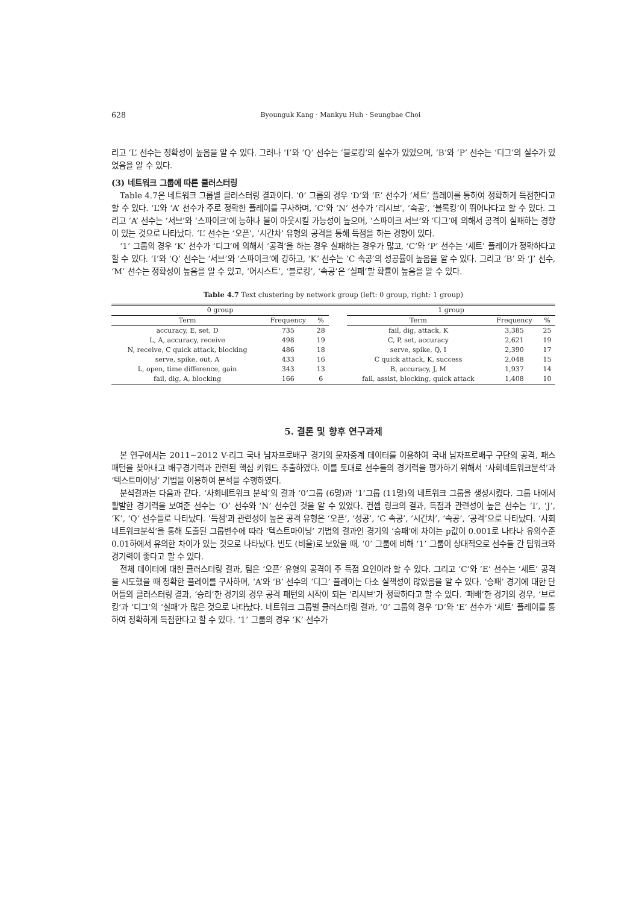628 Byounguk Kang · Mankyu Huh · Seungbae Choi
리고 ‘L’ 선수는 정확성이 높음을 알 수 있다. 그러나 ‘I’와 ‘Q’ 선수는 ‘블로킹’의 실수가 있었으며, ‘B’와 ‘P’ 선수는 ‘디그’의 실수가 있었음을 알 수 있다.
(3) 네트워크 그룹에 따른 클러스터링
Table 4.7은 네트워크 그룹별 클러스터링 결과이다. ‘0’ 그룹의 경우 ‘D’와 ‘E’ 선수가 ‘세트’ 플레이를 통하여 정확하게 득점한다고 할 수 있다. ‘L’와 ‘A’ 선수가 주로 정확한 플레이를 구사하며, ‘C’와 ‘N’ 선수가 ‘리시브’, ‘속공’, ‘블록킹’이 뛰어나다고 할 수 있다. 그리고 ‘A’ 선수는 ‘서브’와 ‘스파이크’에 능하나 볼이 아웃시킬 가능성이 높으며, ‘스파이크 서브’와 ‘디그’에 의해서 공격이 실패하는 경향이 있는 것으로 나타났다. ‘L’ 선수는 ‘오픈’, ‘시간차’ 유형의 공격을 통해 득점을 하는 경향이 있다.
‘1’ 그룹의 경우 ‘K’ 선수가 ‘디그’에 의해서 ‘공격’을 하는 경우 실패하는 경우가 많고, ‘C’와 ‘P’ 선수는 ‘세트’ 플레이가 정확하다고 할 수 있다. ‘I’와 ‘Q’ 선수는 ‘서브’와 ‘스파이크’에 강하고, ‘K’ 선수는 ‘C 속공’의 성공률이 높음을 알 수 있다. 그리고 ‘B’ 와 ‘J’ 선수, ‘M’ 선수는 정확성이 높음을 알 수 있고, ‘어시스트’, ‘블로킹’, ‘속공’은 ‘실패’할 확률이 높음을 알 수 있다.
Table 4.7 Text clustering by network group (left: 0 group, right: 1 group)
| 0 group | | | | 1 group | | |
| Term | Frequency | % | | Term | Frequency | % |
| accuracy, E, set, D | 735 | 28 | | fail, dig, attack, K | 3,385 | 25 |
| L, A, accuracy, receive | 498 | 19 | | C, P, set, accuracy | 2,621 | 19 |
| N, receive, C quick attack, blocking | 486 | 18 | | serve, spike, Q, I | 2,390 | 17 |
| serve, spike, out, A | 433 | 16 | | C quick attack, K, success | 2,048 | 15 |
| L, open, time difference, gain | 343 | 13 | | B, accuracy, J, M | 1,937 | 14 |
| fail, dig, A, blocking | 166 | 6 | | fail, assist, blocking, quick attack | 1,408 | 10 |
5. 결론 및 향후 연구과제
본 연구에서는 2011~2012 V-리그 국내 남자프로배구 경기의 문자중계 데이터를 이용하여 국내 남자프로배구 구단의 공격, 패스 패턴을 찾아내고 배구경기력과 관련된 핵심 키워드 추출하였다. 이를 토대로 선수들의 경기력을 평가하기 위해서 ‘사회네트워크분석’과 ‘텍스트마이닝’ 기법을 이용하여 분석을 수행하였다.
분석결과는 다음과 같다. ‘사회네트워크 분석’의 결과 ‘0’그룹 (6명)과 ‘1’그룹 (11명)의 네트워크 그룹을 생성시켰다. 그룹 내에서 활발한 경기력을 보여준 선수는 ‘O’ 선수와 ‘N’ 선수인 것을 알 수 있었다. 컨셉 링크의 결과, 득점과 관련성이 높은 선수는 ‘I’, ‘J’, ‘K’, ‘Q’ 선수들로 나타났다. ‘득점’과 관련성이 높은 공격 유형은 ‘오픈’, ‘성공’, ‘C 속공’, ‘시간차’, ‘속공’, ‘공격’으로 나타났다. ‘사회네트워크분석’을 통해 도출된 그룹변수에 따라 ‘텍스트마이닝’ 기법의 결과인 경기의 ‘승패’에 차이는 p값이 0.001로 나타나 유의수준 0.01하에서 유의한 차이가 있는 것으로 나타났다. 빈도 (비율)로 보았을 때, ‘0’ 그룹에 비해 ‘1’ 그룹이 상대적으로 선수들 간 팀워크와 경기력이 좋다고 할 수 있다.
전체 데이터에 대한 클러스터링 결과, 팀은 ‘오픈’ 유형의 공격이 주 득점 요인이라 할 수 있다. 그리고 ‘C’와 ‘E’ 선수는 ‘세트’ 공격을 시도했을 때 정확한 플레이를 구사하며, ‘A’와 ‘B’ 선수의 ‘디그’ 플레이는 다소 실책성이 많았음을 알 수 있다. ‘승패’ 경기에 대한 단어들의 클러스터링 결과, ‘승리’한 경기의 경우 공격 패턴의 시작이 되는 ‘리시브’가 정확하다고 할 수 있다. ‘패배’한 경기의 경우, ‘브로킹’과 ‘디그’의 ‘실패’가 많은 것으로 나타났다. 네트워크 그룹별 클러스터링 결과, ‘0’ 그룹의 경우 ‘D’와 ‘E’ 선수가 ‘세트’ 플레이를 통하여 정확하게 득점한다고 할 수 있다. ‘1’ 그룹의 경우 ‘K’ 선수가